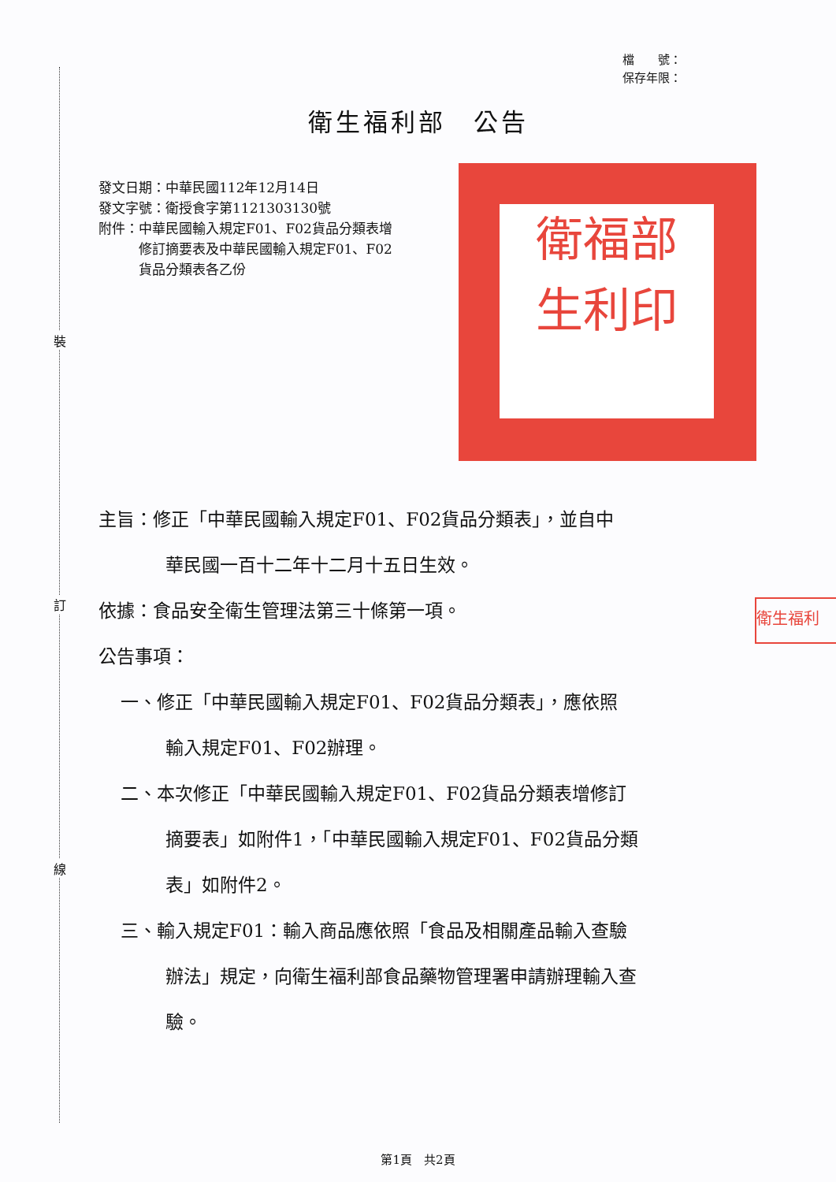裝
訂
線
檔　　號：
保存年限：
衛生福利部　公告
發文日期：中華民國112年12月14日
發文字號：衛授食字第1121303130號
附件：中華民國輸入規定F01、F02貨品分類表增
　　　修訂摘要表及中華民國輸入規定F01、F02
　　　貨品分類表各乙份
衛福部
生利印
衛生福利
主旨：修正「中華民國輸入規定F01、F02貨品分類表」，並自中
華民國一百十二年十二月十五日生效。
依據：食品安全衛生管理法第三十條第一項。
公告事項：
一、修正「中華民國輸入規定F01、F02貨品分類表」，應依照
輸入規定F01、F02辦理。
二、本次修正「中華民國輸入規定F01、F02貨品分類表增修訂
摘要表」如附件1，「中華民國輸入規定F01、F02貨品分類
表」如附件2。
三、輸入規定F01：輸入商品應依照「食品及相關產品輸入查驗
辦法」規定，向衛生福利部食品藥物管理署申請辦理輸入查
驗。
第1頁　共2頁